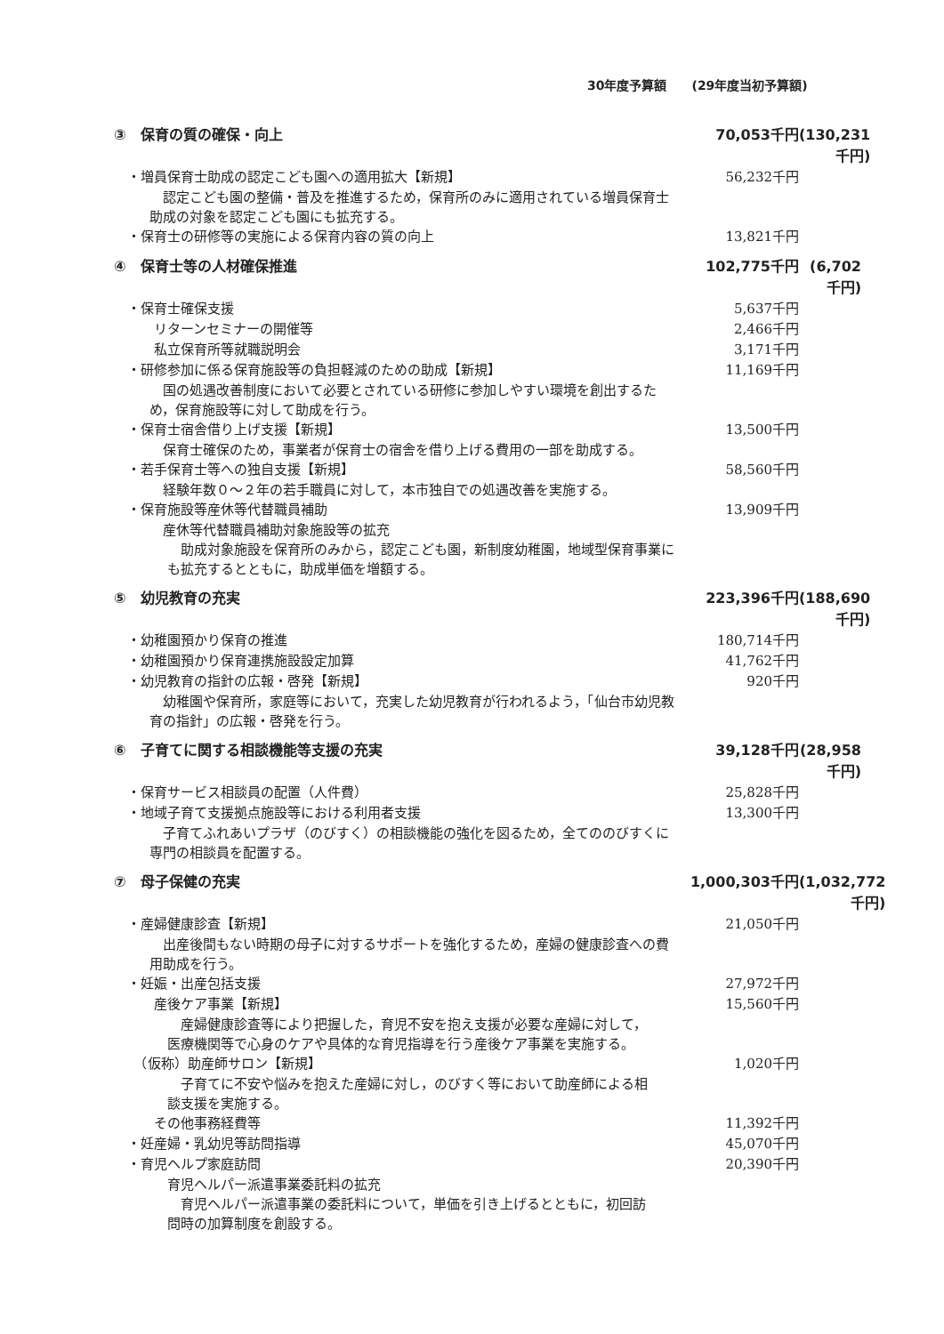30年度予算額　　(29年度当初予算額)
③　保育の質の確保・向上 70,053千円 (130,231千円)
　・増員保育士助成の認定こども園への適用拡大【新規】
56,232千円
　認定こども園の整備・普及を推進するため，保育所のみに適用されている増員保育士助成の対象を認定こども園にも拡充する。
　・保育士の研修等の実施による保育内容の質の向上
13,821千円
④　保育士等の人材確保推進 102,775千円 (6,702千円)
　・保育士確保支援 5,637千円
　　　リターンセミナーの開催等 2,466千円　
　　　私立保育所等就職説明会 3,171千円　
　・研修参加に係る保育施設等の負担軽減のための助成【新規】
11,169千円
　国の処遇改善制度において必要とされている研修に参加しやすい環境を創出するため，保育施設等に対して助成を行う。
　・保育士宿舎借り上げ支援【新規】 13,500千円
　保育士確保のため，事業者が保育士の宿舎を借り上げる費用の一部を助成する。
　・若手保育士等への独自支援【新規】 58,560千円
　経験年数０～２年の若手職員に対して，本市独自での処遇改善を実施する。
　・保育施設等産休等代替職員補助 13,909千円
　産休等代替職員補助対象施設等の拡充
　助成対象施設を保育所のみから，認定こども園，新制度幼稚園，地域型保育事業にも拡充するとともに，助成単価を増額する。
⑤　幼児教育の充実 223,396千円 (188,690千円)
　・幼稚園預かり保育の推進 180,714千円
　・幼稚園預かり保育連携施設設定加算 41,762千円
　・幼児教育の指針の広報・啓発【新規】 920千円
　幼稚園や保育所，家庭等において，充実した幼児教育が行われるよう，「仙台市幼児教育の指針」の広報・啓発を行う。
⑥　子育てに関する相談機能等支援の充実
39,128千円 (28,958千円)
　・保育サービス相談員の配置（人件費） 25,828千円
　・地域子育て支援拠点施設等における利用者支援
13,300千円
　子育てふれあいプラザ（のびすく）の相談機能の強化を図るため，全てののびすくに専門の相談員を配置する。
⑦　母子保健の充実 1,000,303千円 (1,032,772千円)
　・産婦健康診査【新規】 21,050千円
　出産後間もない時期の母子に対するサポートを強化するため，産婦の健康診査への費用助成を行う。
　・妊娠・出産包括支援 27,972千円
　　　産後ケア事業【新規】 15,560千円　
　産婦健康診査等により把握した，育児不安を抱え支援が必要な産婦に対して，医療機関等で心身のケアや具体的な育児指導を行う産後ケア事業を実施する。
　　（仮称）助産師サロン【新規】 1,020千円　
　子育てに不安や悩みを抱えた産婦に対し，のびすく等において助産師による相談支援を実施する。
　　　その他事務経費等 11,392千円　
　・妊産婦・乳幼児等訪問指導 45,070千円　
　・育児ヘルプ家庭訪問 20,390千円　
育児ヘルパー派遣事業委託料の拡充
　育児ヘルパー派遣事業の委託料について，単価を引き上げるとともに，初回訪問時の加算制度を創設する。